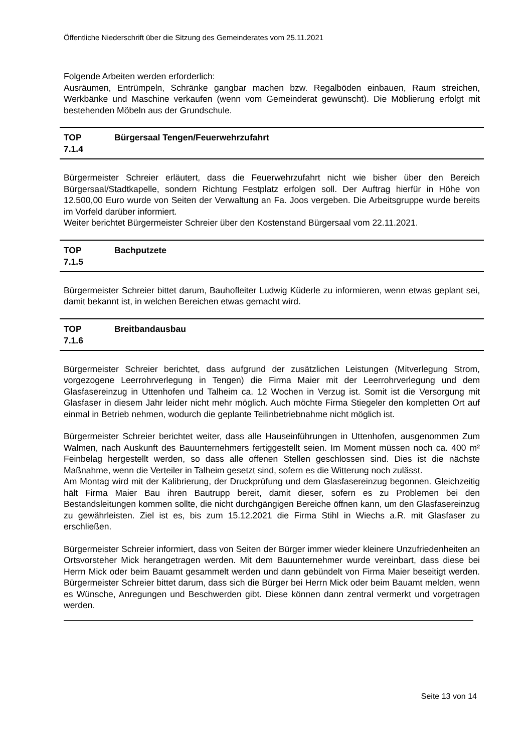Öffentliche Niederschrift über die Sitzung des Gemeinderates vom 25.11.2021
Folgende Arbeiten werden erforderlich:
Ausräumen, Entrümpeln, Schränke gangbar machen bzw. Regalböden einbauen, Raum streichen, Werkbänke und Maschine verkaufen (wenn vom Gemeinderat gewünscht). Die Möblierung erfolgt mit bestehenden Möbeln aus der Grundschule.
TOP
7.1.4
Bürgersaal Tengen/Feuerwehrzufahrt
Bürgermeister Schreier erläutert, dass die Feuerwehrzufahrt nicht wie bisher über den Bereich Bürgersaal/Stadtkapelle, sondern Richtung Festplatz erfolgen soll. Der Auftrag hierfür in Höhe von 12.500,00 Euro wurde von Seiten der Verwaltung an Fa. Joos vergeben. Die Arbeitsgruppe wurde bereits im Vorfeld darüber informiert.
Weiter berichtet Bürgermeister Schreier über den Kostenstand Bürgersaal vom 22.11.2021.
TOP
7.1.5
Bachputzete
Bürgermeister Schreier bittet darum, Bauhofleiter Ludwig Küderle zu informieren, wenn etwas geplant sei, damit bekannt ist, in welchen Bereichen etwas gemacht wird.
TOP
7.1.6
Breitbandausbau
Bürgermeister Schreier berichtet, dass aufgrund der zusätzlichen Leistungen (Mitverlegung Strom, vorgezogene Leerrohrverlegung in Tengen) die Firma Maier mit der Leerrohrverlegung und dem Glasfasereinzug in Uttenhofen und Talheim ca. 12 Wochen in Verzug ist. Somit ist die Versorgung mit Glasfaser in diesem Jahr leider nicht mehr möglich. Auch möchte Firma Stiegeler den kompletten Ort auf einmal in Betrieb nehmen, wodurch die geplante Teilinbetriebnahme nicht möglich ist.
Bürgermeister Schreier berichtet weiter, dass alle Hauseinführungen in Uttenhofen, ausgenommen Zum Walmen, nach Auskunft des Bauunternehmers fertiggestellt seien. Im Moment müssen noch ca. 400 m² Feinbelag hergestellt werden, so dass alle offenen Stellen geschlossen sind. Dies ist die nächste Maßnahme, wenn die Verteiler in Talheim gesetzt sind, sofern es die Witterung noch zulässt.
Am Montag wird mit der Kalibrierung, der Druckprüfung und dem Glasfasereinzug begonnen. Gleichzeitig hält Firma Maier Bau ihren Bautrupp bereit, damit dieser, sofern es zu Problemen bei den Bestandsleitungen kommen sollte, die nicht durchgängigen Bereiche öffnen kann, um den Glasfasereinzug zu gewährleisten. Ziel ist es, bis zum 15.12.2021 die Firma Stihl in Wiechs a.R. mit Glasfaser zu erschließen.
Bürgermeister Schreier informiert, dass von Seiten der Bürger immer wieder kleinere Unzufriedenheiten an Ortsvorsteher Mick herangetragen werden. Mit dem Bauunternehmer wurde vereinbart, dass diese bei Herrn Mick oder beim Bauamt gesammelt werden und dann gebündelt von Firma Maier beseitigt werden. Bürgermeister Schreier bittet darum, dass sich die Bürger bei Herrn Mick oder beim Bauamt melden, wenn es Wünsche, Anregungen und Beschwerden gibt. Diese können dann zentral vermerkt und vorgetragen werden.
Seite 13 von 14